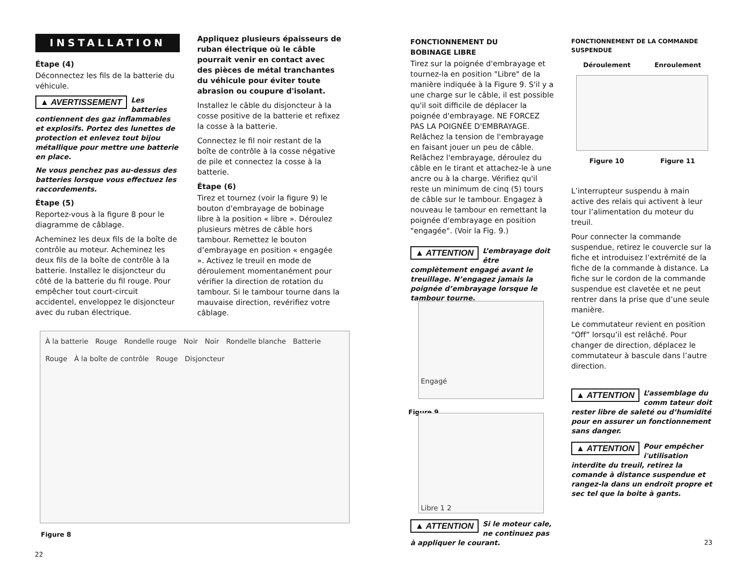INSTALLATION
Étape (4)
Déconnectez les fils de la batterie du véhicule.
▲ AVERTISSEMENT Les batteries contiennent des gaz inflammables et explosifs. Portez des lunettes de protection et enlevez tout bijou métallique pour mettre une batterie en place.
Ne vous penchez pas au-dessus des batteries lorsque vous effectuez les raccordements.
Étape (5)
Reportez-vous à la figure 8 pour le diagramme de câblage.
Acheminez les deux fils de la boîte de contrôle au moteur. Acheminez les deux fils de la boîte de contrôle à la batterie. Installez le disjoncteur du côté de la batterie du fil rouge. Pour empêcher tout court-circuit accidentel, enveloppez le disjoncteur avec du ruban électrique.
Appliquez plusieurs épaisseurs de ruban électrique où le câble pourrait venir en contact avec des pièces de métal tranchantes du véhicule pour éviter toute abrasion ou coupure d'isolant.
Installez le câble du disjoncteur à la cosse positive de la batterie et refixez la cosse à la batterie.
Connectez le fil noir restant de la boîte de contrôle à la cosse négative de pile et connectez la cosse à la batterie.
Étape (6)
Tirez et tournez (voir la figure 9) le bouton d'embrayage de bobinage libre à la position « libre ». Déroulez plusieurs mètres de câble hors tambour. Remettez le bouton d’embrayage en position « engagée ». Activez le treuil en mode de déroulement momentanément pour vérifier la direction de rotation du tambour. Si le tambour tourne dans la mauvaise direction, revérifiez votre câblage.
À la batterie Rouge Rondelle rouge Noir Noir Rondelle blanche Batterie Rouge À la boîte de contrôle Rouge Disjoncteur
Figure 8
22
FONCTIONNEMENT DU
BOBINAGE LIBRE
Tirez sur la poignée d'embrayage et tournez-la en position "Libre" de la manière indiquée à la Figure 9. S'il y a une charge sur le câble, il est possible qu'il soit difficile de déplacer la poignée d'embrayage. NE FORCEZ PAS LA POIGNÉE D'EMBRAYAGE. Relâchez la tension de l'embrayage en faisant jouer un peu de câble. Relâchez l'embrayage, déroulez du câble en le tirant et attachez-le à une ancre ou à la charge. Vérifiez qu'il reste un minimum de cinq (5) tours de câble sur le tambour. Engagez à nouveau le tambour en remettant la poignée d'embrayage en position "engagée". (Voir la Fig. 9.)
▲ ATTENTION L’embrayage doit être complètement engagé avant le treuillage. N’engagez jamais la poignée d’embrayage lorsque le tambour tourne.
Engagé
Figure 9
Libre 1 2
▲ ATTENTION Si le moteur cale, ne continuez pas à appliquer le courant.
FONCTIONNEMENT DE LA COMMANDE SUSPENDUE
Déroulement Enroulement
Figure 10 Figure 11
L’interrupteur suspendu à main active des relais qui activent à leur tour l’alimentation du moteur du treuil.
Pour connecter la commande suspendue, retirez le couvercle sur la fiche et introduisez l’extrémité de la fiche de la commande à distance. La fiche sur le cordon de la commande suspendue est clavetée et ne peut rentrer dans la prise que d’une seule manière.
Le commutateur revient en position “Off” lorsqu’il est relâché. Pour changer de direction, déplacez le commutateur à bascule dans l’autre direction.
▲ ATTENTION L’assemblage du comm tateur doit rester libre de saleté ou d’humidité pour en assurer un fonctionnement sans danger.
▲ ATTENTION Pour empêcher i'utilisation interdite du treuil, retirez la comande à distance suspendue et rangez-la dans un endroit propre et sec tel que la boite à gants.
23